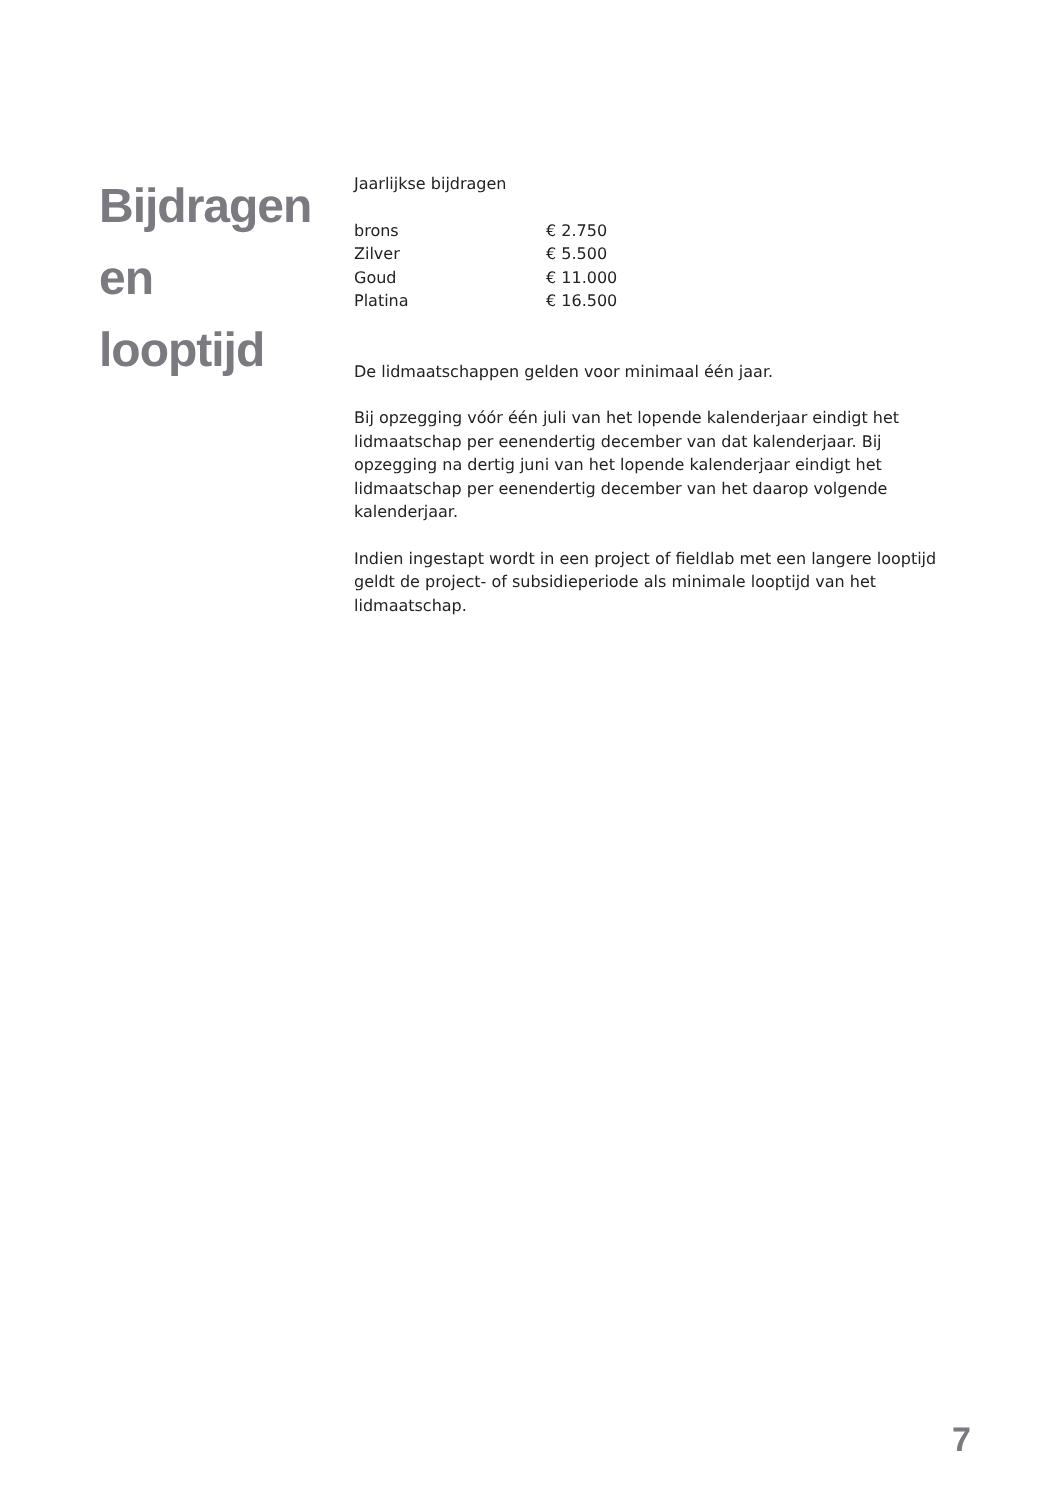Bijdragen
en
looptijd
Jaarlijkse bijdragen
| brons | € 2.750 |
| Zilver | € 5.500 |
| Goud | € 11.000 |
| Platina | € 16.500 |
De lidmaatschappen gelden voor minimaal één jaar.
Bij opzegging vóór één juli van het lopende kalenderjaar eindigt het lidmaatschap per eenendertig december van dat kalenderjaar. Bij opzegging na dertig juni van het lopende kalenderjaar eindigt het lidmaatschap per eenendertig december van het daarop volgende kalenderjaar.
Indien ingestapt wordt in een project of fieldlab met een langere looptijd geldt de project- of subsidieperiode als minimale looptijd van het lidmaatschap.
7